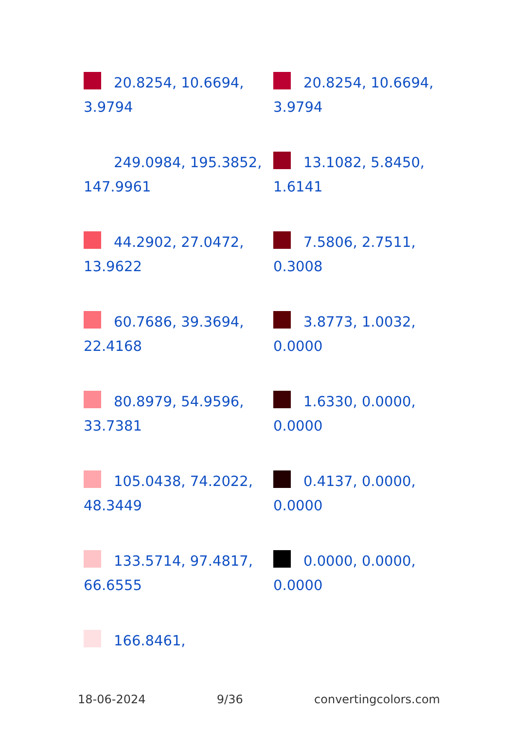20.8254, 10.6694, 3.9794
20.8254, 10.6694, 3.9794
249.0984, 195.3852, 147.9961
13.1082, 5.8450, 1.6141
44.2902, 27.0472, 13.9622
7.5806, 2.7511, 0.3008
60.7686, 39.3694, 22.4168
3.8773, 1.0032, 0.0000
80.8979, 54.9596, 33.7381
1.6330, 0.0000, 0.0000
105.0438, 74.2022, 48.3449
0.4137, 0.0000, 0.0000
133.5714, 97.4817, 66.6555
0.0000, 0.0000, 0.0000
166.8461,
18-06-2024 9/36 convertingcolors.com